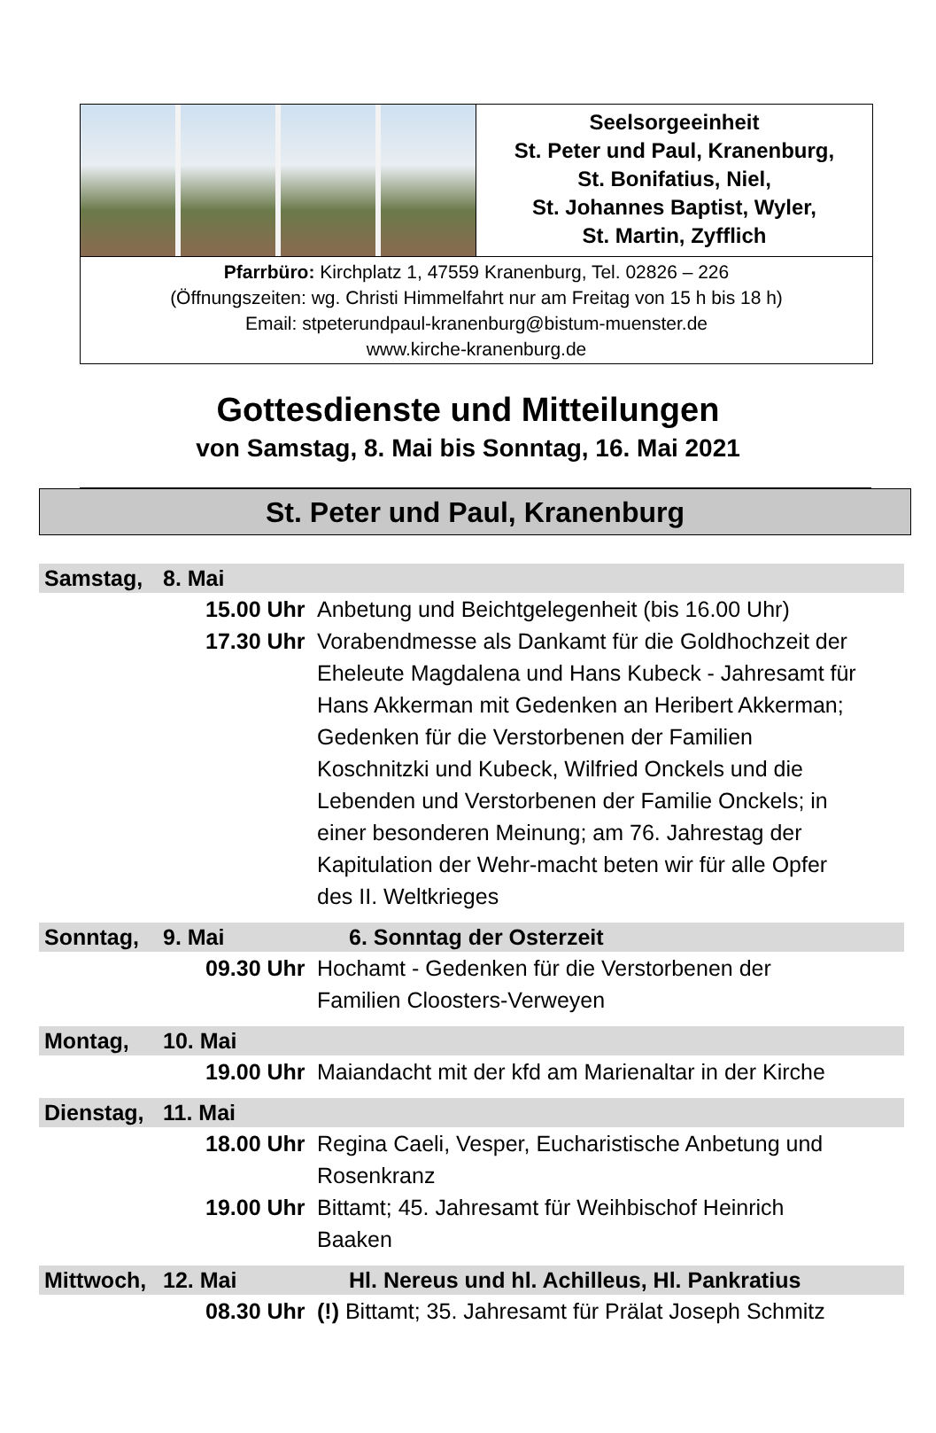Seelsorgeeinheit
St. Peter und Paul, Kranenburg,
St. Bonifatius, Niel,
St. Johannes Baptist, Wyler,
St. Martin, Zyfflich
Pfarrbüro: Kirchplatz 1, 47559 Kranenburg, Tel. 02826 – 226
(Öffnungszeiten: wg. Christi Himmelfahrt nur am Freitag von 15 h bis 18 h)
Email: stpeterundpaul-kranenburg@bistum-muenster.de
www.kirche-kranenburg.de
Gottesdienste und Mitteilungen
von Samstag, 8. Mai bis Sonntag, 16. Mai 2021
St. Peter und Paul, Kranenburg
Samstag, 8. Mai
15.00 Uhr Anbetung und Beichtgelegenheit (bis 16.00 Uhr)
17.30 Uhr Vorabendmesse als Dankamt für die Goldhochzeit der Eheleute Magdalena und Hans Kubeck - Jahresamt für Hans Akkerman mit Gedenken an Heribert Akkerman; Gedenken für die Verstorbenen der Familien Koschnitzki und Kubeck, Wilfried Onckels und die Lebenden und Verstorbenen der Familie Onckels; in einer besonderen Meinung; am 76. Jahrestag der Kapitulation der Wehr-macht beten wir für alle Opfer des II. Weltkrieges
Sonntag, 9. Mai 6. Sonntag der Osterzeit
09.30 Uhr Hochamt - Gedenken für die Verstorbenen der Familien Cloosters-Verweyen
Montag, 10. Mai
19.00 Uhr Maiandacht mit der kfd am Marienaltar in der Kirche
Dienstag, 11. Mai
18.00 Uhr Regina Caeli, Vesper, Eucharistische Anbetung und Rosenkranz
19.00 Uhr Bittamt; 45. Jahresamt für Weihbischof Heinrich Baaken
Mittwoch, 12. Mai Hl. Nereus und hl. Achilleus, Hl. Pankratius
08.30 Uhr (!) Bittamt; 35. Jahresamt für Prälat Joseph Schmitz